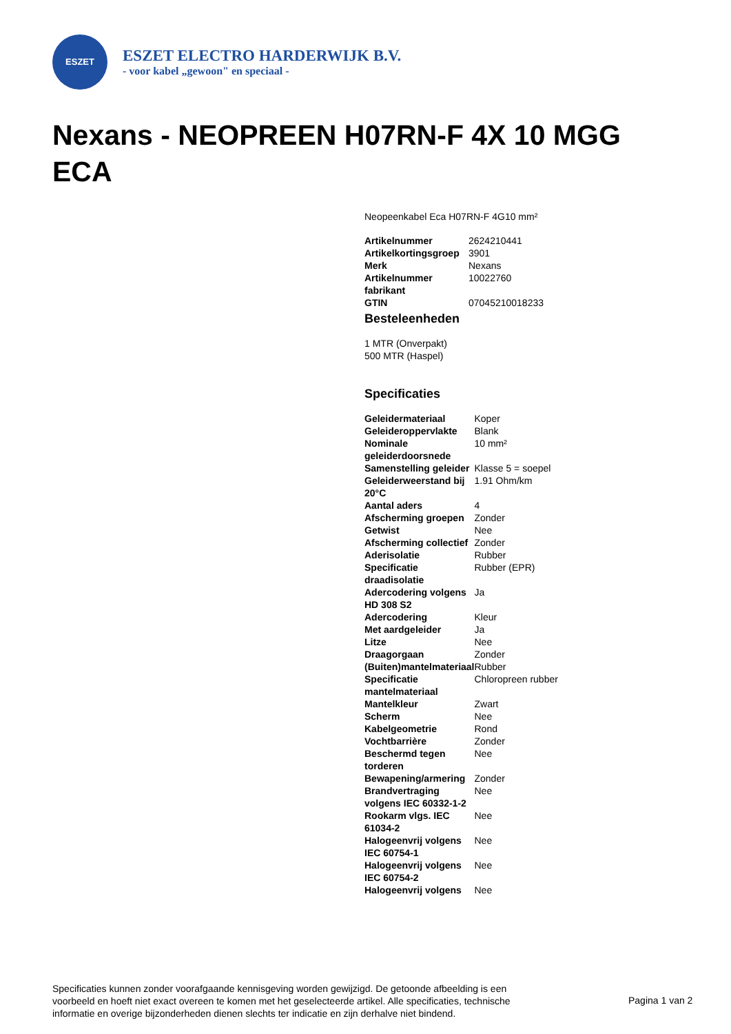ESZET
ESZET ELECTRO HARDERWIJK B.V.
- voor kabel „gewoon" en speciaal -
Nexans - NEOPREEN H07RN-F 4X 10 MGG ECA
Neopeenkabel Eca H07RN-F 4G10 mm²
| Artikelnummer | 2624210441 |
| Artikelkortingsgroep | 3901 |
| Merk | Nexans |
| Artikelnummer fabrikant | 10022760 |
| GTIN | 07045210018233 |
Besteleenheden
1 MTR (Onverpakt)
500 MTR (Haspel)
Specificaties
| Geleidermateriaal | Koper |
| Geleideroppervlakte | Blank |
| Nominale geleiderdoorsnede | 10 mm² |
| Samenstelling geleider | Klasse 5 = soepel |
| Geleiderweerstand bij 20°C | 1.91 Ohm/km |
| Aantal aders | 4 |
| Afscherming groepen | Zonder |
| Getwist | Nee |
| Afscherming collectief | Zonder |
| Aderisolatie | Rubber |
| Specificatie draadisolatie | Rubber (EPR) |
| Adercodering volgens HD 308 S2 | Ja |
| Adercodering | Kleur |
| Met aardgeleider | Ja |
| Litze | Nee |
| Draagorgaan | Zonder |
| (Buiten)mantelmateriaal | Rubber |
| Specificatie mantelmateriaal | Chloropreen rubber |
| Mantelkleur | Zwart |
| Scherm | Nee |
| Kabelgeometrie | Rond |
| Vochtbarrière | Zonder |
| Beschermd tegen torderen | Nee |
| Bewapening/armering | Zonder |
| Brandvertraging volgens IEC 60332-1-2 | Nee |
| Rookarm vlgs. IEC 61034-2 | Nee |
| Halogeenvrij volgens IEC 60754-1 | Nee |
| Halogeenvrij volgens IEC 60754-2 | Nee |
| Halogeenvrij volgens | Nee |
Specificaties kunnen zonder voorafgaande kennisgeving worden gewijzigd. De getoonde afbeelding is een voorbeeld en hoeft niet exact overeen te komen met het geselecteerde artikel. Alle specificaties, technische informatie en overige bijzonderheden dienen slechts ter indicatie en zijn derhalve niet bindend.
Pagina 1 van 2